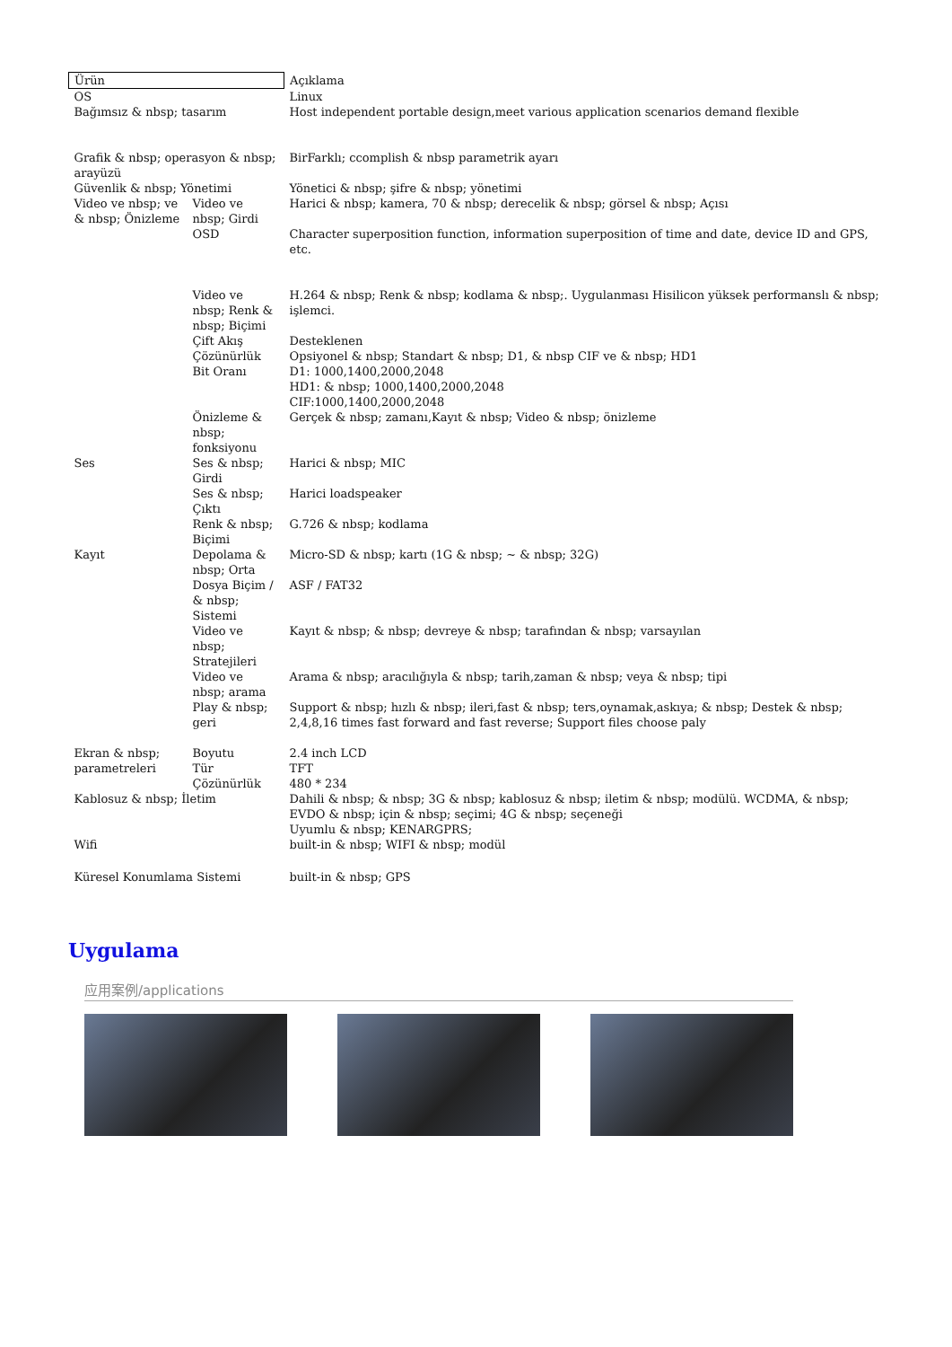| Ürün | | Açıklama |
| --- | --- | --- |
| OS | | Linux |
| Bağımsız & nbsp; tasarım | | Host independent portable design,meet various application scenarios demand flexible |
| Grafik & nbsp; operasyon & nbsp; arayüzü | | BirFarklı; ccomplish & nbsp parametrik ayarı |
| Güvenlik & nbsp; Yönetimi | | Yönetici & nbsp; şifre & nbsp; yönetimi |
| Video ve nbsp; ve & nbsp; Önizleme | Video ve nbsp; Girdi | Harici & nbsp; kamera, 70 & nbsp; derecelik & nbsp; görsel & nbsp; Açısı |
| | OSD | Character superposition function, information superposition of time and date, device ID and GPS, etc. |
| | Video ve nbsp; Renk & nbsp; Biçimi | H.264 & nbsp; Renk & nbsp; kodlama & nbsp;. Uygulanması Hisilicon yüksek performanslı & nbsp; işlemci. |
| | Çift Akış | Desteklenen |
| | Çözünürlük | Opsiyonel & nbsp; Standart & nbsp; D1, & nbsp CIF ve & nbsp; HD1 |
| | Bit Oranı | D1: 1000,1400,2000,2048 HD1: & nbsp; 1000,1400,2000,2048 CIF:1000,1400,2000,2048 |
| | Önizleme & nbsp; fonksiyonu | Gerçek & nbsp; zamanı,Kayıt & nbsp; Video & nbsp; önizleme |
| Ses | Ses & nbsp; Girdi | Harici & nbsp; MIC |
| | Ses & nbsp; Çıktı | Harici loadspeaker |
| | Renk & nbsp; Biçimi | G.726 & nbsp; kodlama |
| Kayıt | Depolama & nbsp; Orta | Micro-SD & nbsp; kartı (1G & nbsp; ~ & nbsp; 32G) |
| | Dosya Biçim / & nbsp; Sistemi | ASF / FAT32 |
| | Video ve nbsp; Stratejileri | Kayıt & nbsp; & nbsp; devreye & nbsp; tarafından & nbsp; varsayılan |
| | Video ve nbsp; arama | Arama & nbsp; aracılığıyla & nbsp; tarih,zaman & nbsp; veya & nbsp; tipi |
| | Play & nbsp; geri | Support & nbsp; hızlı & nbsp; ileri,fast & nbsp; ters,oynamak,askıya; & nbsp; Destek & nbsp; 2,4,8,16 times fast forward and fast reverse; Support files choose paly |
| Ekran & nbsp; parametreleri | Boyutu | 2.4 inch LCD |
| | Tür | TFT |
| | Çözünürlük | 480 * 234 |
| Kablosuz & nbsp; İletim | | Dahili & nbsp; & nbsp; 3G & nbsp; kablosuz & nbsp; iletim & nbsp; modülü. WCDMA, & nbsp; EVDO & nbsp; için & nbsp; seçimi; 4G & nbsp; seçeneği Uyumlu & nbsp; KENARGPRS; |
| Wifi | | built-in & nbsp; WIFI & nbsp; modül |
| Küresel Konumlama Sistemi | | built-in & nbsp; GPS |
Uygulama
应用案例/applications